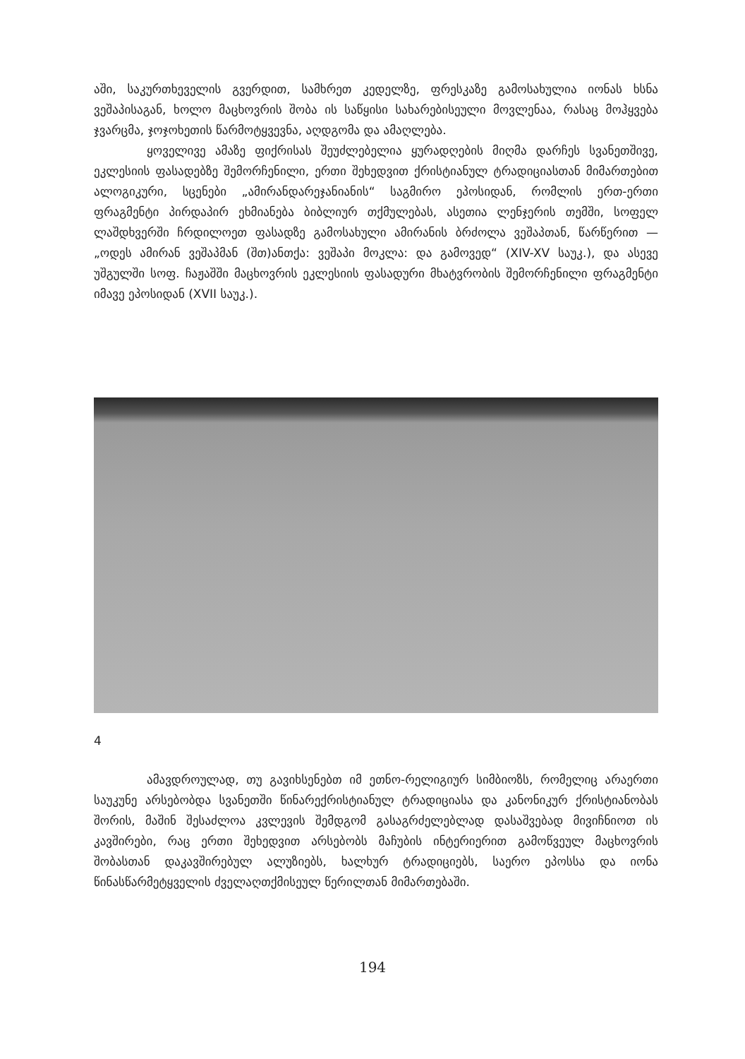აში, საკურთხეველის გვერდით, სამხრეთ კედელზე, ფრესკაზე გამოსახულია იონას ხსნა ვეშაპისაგან, ხოლო მაცხოვრის შობა ის საწყისი სახარებისეული მოვლენაა, რასაც მოჰყვება ჯვარცმა, ჯოჯოხეთის წარმოტყვევნა, აღდგომა და ამაღლება.
ყოველივე ამაზე ფიქრისას შეუძლებელია ყურადღების მიღმა დარჩეს სვანეთშივე, ეკლესიის ფასადებზე შემორჩენილი, ერთი შეხედვით ქრისტიანულ ტრადიციასთან მიმართებით ალოგიკური, სცენები „ამირანდარეჯანიანის“ საგმირო ეპოსიდან, რომლის ერთ-ერთი ფრაგმენტი პირდაპირ ეხმიანება ბიბლიურ თქმულებას, ასეთია ლენჯერის თემში, სოფელ ლაშდხვერში ჩრდილოეთ ფასადზე გამოსახული ამირანის ბრძოლა ვეშაპთან, წარწერით — „ოდეს ამირან ვეშაპმან (შთ)ანთქა: ვეშაპი მოკლა: და გამოვედ“ (XIV-XV საუკ.), და ასევე უშგულში სოფ. ჩაჟაშში მაცხოვრის ეკლესიის ფასადური მხატვრობის შემორჩენილი ფრაგმენტი იმავე ეპოსიდან (XVII საუკ.).
4
ამავდროულად, თუ გავიხსენებთ იმ ეთნო-რელიგიურ სიმბიოზს, რომელიც არაერთი საუკუნე არსებობდა სვანეთში წინარექრისტიანულ ტრადიციასა და კანონიკურ ქრისტიანობას შორის, მაშინ შესაძლოა კვლევის შემდგომ გასაგრძელებლად დასაშვებად მივიჩნიოთ ის კავშირები, რაც ერთი შეხედვით არსებობს მაჩუბის ინტერიერით გამოწვეულ მაცხოვრის შობასთან დაკავშირებულ ალუზიებს, ხალხურ ტრადიციებს, საერო ეპოსსა და იონა წინასწარმეტყველის ძველაღთქმისეულ წერილთან მიმართებაში.
194